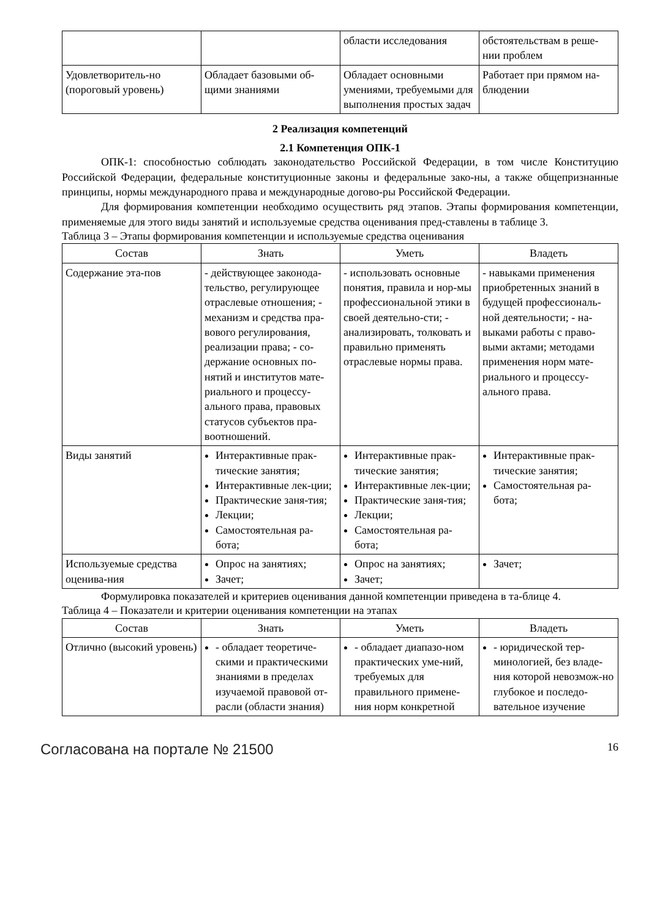| | | области исследования | обстоятельствам в реше-нии проблем |
| Удовлетворитель-но (пороговый уровень) | Обладает базовыми об-щими знаниями | Обладает основными умениями, требуемыми для выполнения простых задач | Работает при прямом на-блюдении |
2 Реализация компетенций
2.1 Компетенция ОПК-1
ОПК-1: способностью соблюдать законодательство Российской Федерации, в том числе Конституцию Российской Федерации, федеральные конституционные законы и федеральные зако-ны, а также общепризнанные принципы, нормы международного права и международные догово-ры Российской Федерации.
Для формирования компетенции необходимо осуществить ряд этапов. Этапы формирования компетенции, применяемые для этого виды занятий и используемые средства оценивания пред-ставлены в таблице 3.
Таблица 3 – Этапы формирования компетенции и используемые средства оценивания
| Состав | Знать | Уметь | Владеть |
| --- | --- | --- | --- |
| Содержание эта-пов | - действующее законода-тельство, регулирующее отраслевые отношения; - механизм и средства пра-вового регулирования, реализации права; - со-держание основных по-нятий и институтов мате-риального и процессу-ального права, правовых статусов субъектов пра-воотношений. | - использовать основные понятия, правила и нор-мы профессиональной этики в своей деятельно-сти; - анализировать, толковать и правильно применять отраслевые нормы права. | - навыками применения приобретенных знаний в будущей профессиональ-ной деятельности; - на-выками работы с право-выми актами; методами применения норм мате-риального и процессу-ального права. |
| Виды занятий | Интерактивные прак-тические занятия; Интерактивные лек-ции; Практические заня-тия; Лекции; Самостоятельная ра-бота; | Интерактивные прак-тические занятия; Интерактивные лек-ции; Практические заня-тия; Лекции; Самостоятельная ра-бота; | Интерактивные прак-тические занятия; Самостоятельная ра-бота; |
| Используемые средства оценива-ния | Опрос на занятиях; Зачет; | Опрос на занятиях; Зачет; | Зачет; |
Формулировка показателей и критериев оценивания данной компетенции приведена в та-блице 4.
Таблица 4 – Показатели и критерии оценивания компетенции на этапах
| Состав | Знать | Уметь | Владеть |
| --- | --- | --- | --- |
| Отлично (высокий уровень) | - обладает теоретиче-скими и практическими знаниями в пределах изучаемой правовой от-расли (области знания) | - обладает диапазо-ном практических уме-ний, требуемых для правильного примене-ния норм конкретной | - юридической тер-минологией, без владе-ния которой невозмож-но глубокое и последо-вательное изучение |
Согласована на портале № 21500 16